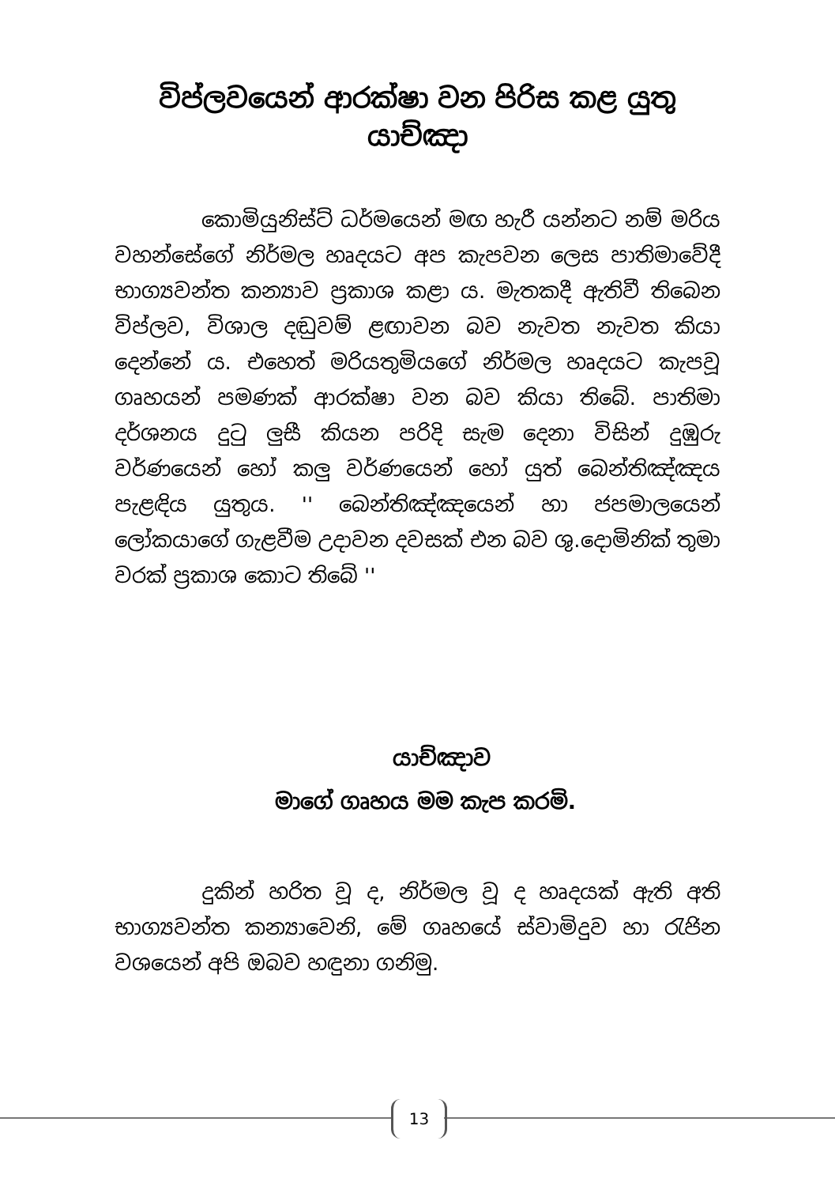විප්ලවයෙන් ආරක්ෂා වන පිරිස කළ යුතු යාච්ඤා
කොමියුනිස්ට් ධර්මයෙන් මඟ හැරී යන්නට නම් මරිය වහන්සේගේ නිර්මල හෘදයට අප කැපවන ලෙස පාතිමාවේදී භාග්‍යවන්ත කන්‍යාව ප්‍රකාශ කළා ය. මැතකදී ඇතිවී තිබෙන විප්ලව, විශාල දඬුවම් ළඟාවන බව නැවත නැවත කියා දෙන්නේ ය. එහෙත් මරියතුමියගේ නිර්මල හෘදයට කැපවූ ගෘහයන් පමණක් ආරක්ෂා වන බව කියා තිබේ. පාතිමා දර්ශනය දුටු ලුසී කියන පරිදි සැම දෙනා විසින් දුඹුරු වර්ණයෙන් හෝ කලු වර්ණයෙන් හෝ යුත් බෙන්තිඤ්ඤය පැළඳිය යුතුය. '' බෙන්තිඤ්ඤයෙන් හා ජපමාලයෙන් ලෝකයාගේ ගැළවීම උදාවන දවසක් එන බව ශු.දොමිනික් තුමා වරක් ප්‍රකාශ කොට තිබේ ''
යාච්ඤාව
මාගේ ගෘහය මම කැප කරමි.
දුකින් හරිත වූ ද, නිර්මල වූ ද හෘදයක් ඇති අති භාග්‍යවන්ත කන්‍යාවෙනි, මේ ගෘහයේ ස්වාමිදුව හා රැජින වශයෙන් අපි ඔබව හඳුනා ගනිමු.
13